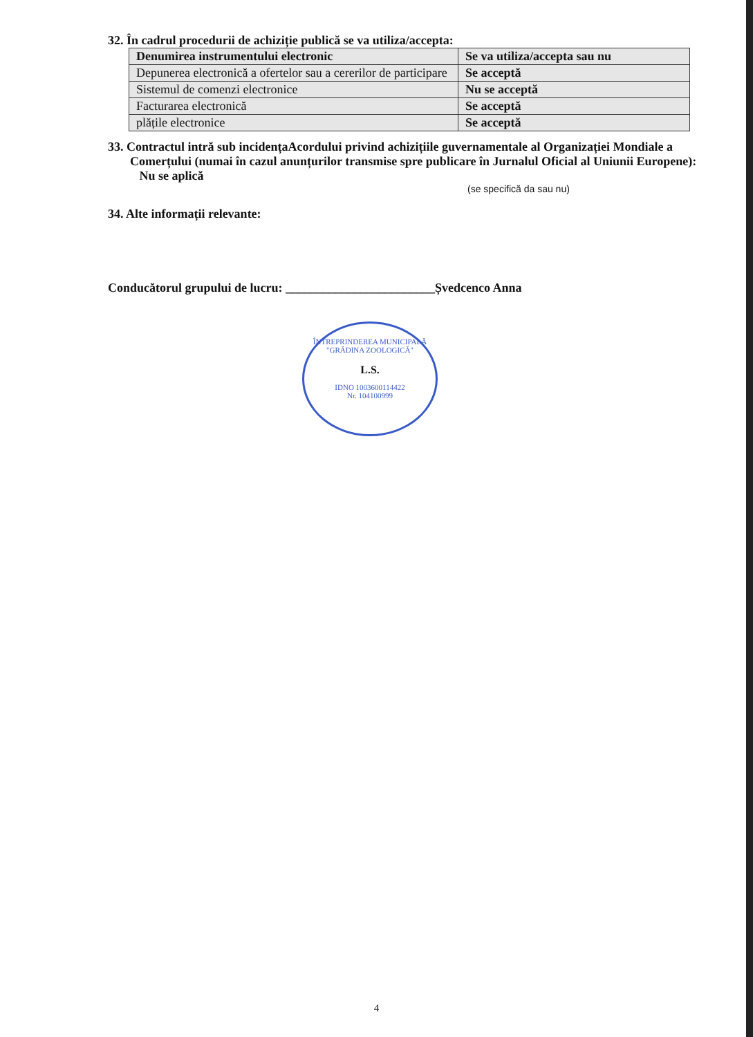32. În cadrul procedurii de achiziție publică se va utiliza/accepta:
| Denumirea instrumentului electronic | Se va utiliza/accepta sau nu |
| --- | --- |
| Depunerea electronică a ofertelor sau a cererilor de participare | Se acceptă |
| Sistemul de comenzi electronice | Nu se acceptă |
| Facturarea electronică | Se acceptă |
| plățile electronice | Se acceptă |
33. Contractul intră sub incidențaAcordului privind achizițiile guvernamentale al Organizației Mondiale a Comerțului (numai în cazul anunțurilor transmise spre publicare în Jurnalul Oficial al Uniunii Europene): Nu se aplică
(se specifică da sau nu)
34. Alte informații relevante:
Conducătorul grupului de lucru: ________________________Șvedcenco Anna
ÎNTREPRINDEREA MUNICIPALĂ
"GRĂDINA ZOOLOGICĂ"
L.S.
IDNO 1003600114422
Nr. 104100999
4